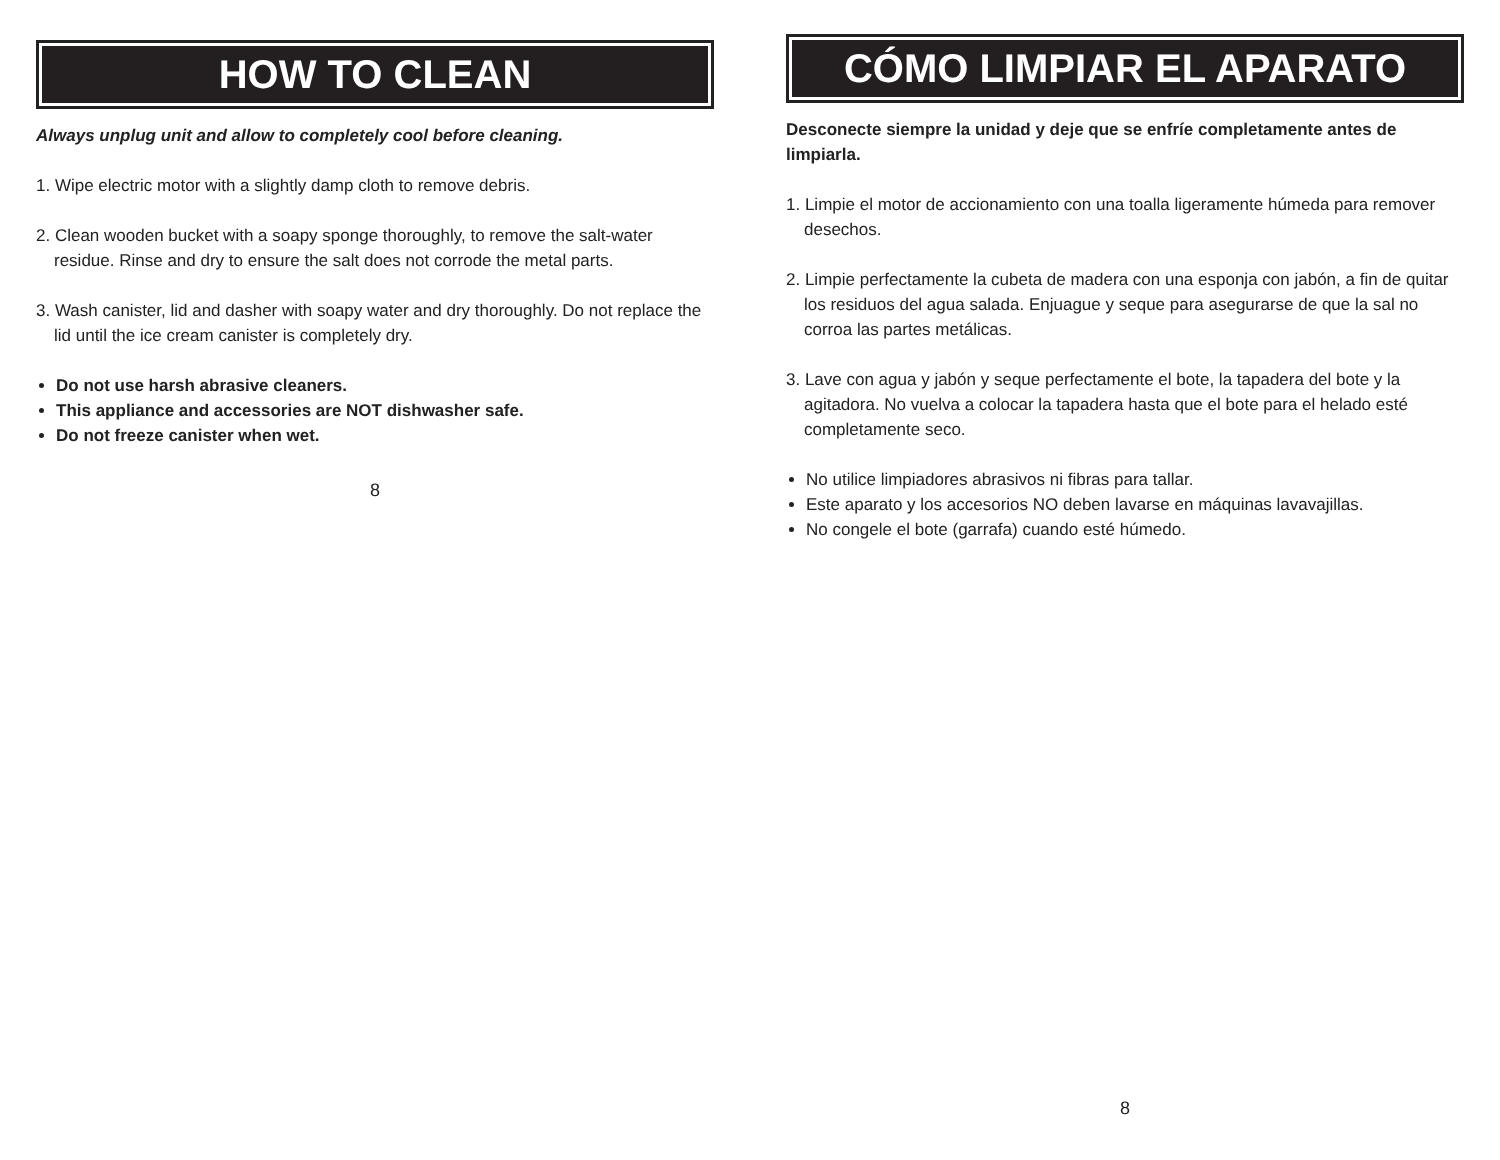HOW TO CLEAN
Always unplug unit and allow to completely cool before cleaning.
1. Wipe electric motor with a slightly damp cloth to remove debris.
2. Clean wooden bucket with a soapy sponge thoroughly, to remove the salt-water residue. Rinse and dry to ensure the salt does not corrode the metal parts.
3. Wash canister, lid and dasher with soapy water and dry thoroughly. Do not replace the lid until the ice cream canister is completely dry.
Do not use harsh abrasive cleaners.
This appliance and accessories are NOT dishwasher safe.
Do not freeze canister when wet.
8
CÓMO LIMPIAR EL APARATO
Desconecte siempre la unidad y deje que se enfríe completamente antes de limpiarla.
1. Limpie el motor de accionamiento con una toalla ligeramente húmeda para remover desechos.
2. Limpie perfectamente la cubeta de madera con una esponja con jabón, a fin de quitar los residuos del agua salada. Enjuague y seque para asegurarse de que la sal no corroa las partes metálicas.
3. Lave con agua y jabón y seque perfectamente el bote, la tapadera del bote y la agitadora. No vuelva a colocar la tapadera hasta que el bote para el helado esté completamente seco.
No utilice limpiadores abrasivos ni fibras para tallar.
Este aparato y los accesorios NO deben lavarse en máquinas lavavajillas.
No congele el bote (garrafa) cuando esté húmedo.
8